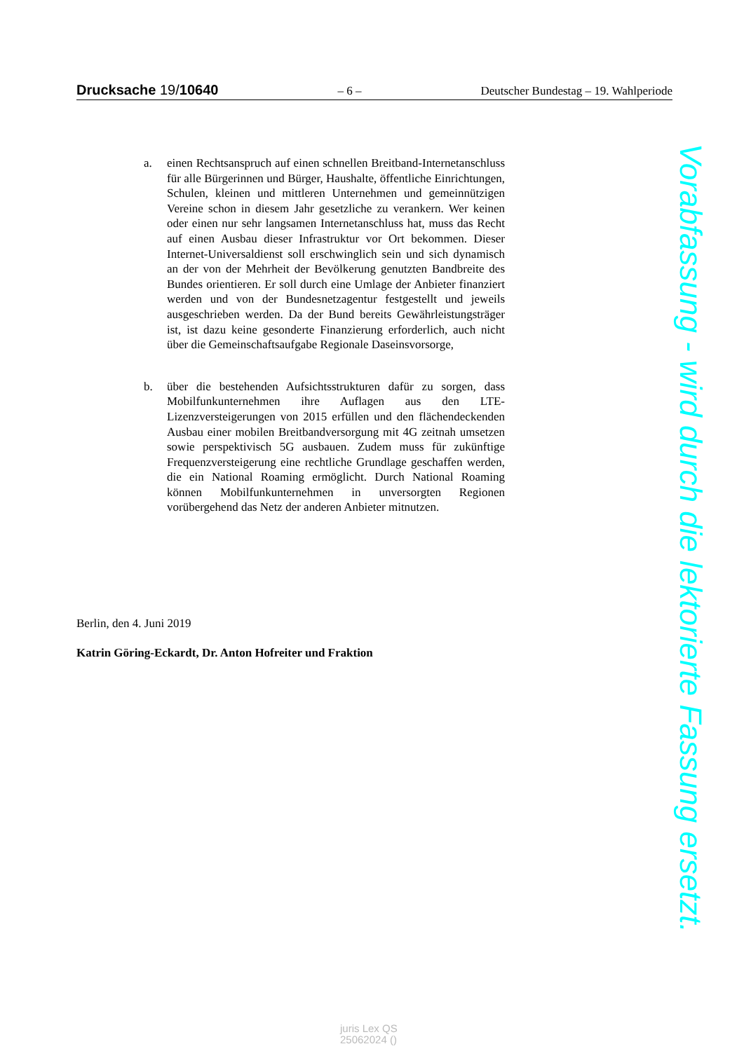Drucksache 19/10640 – 6 – Deutscher Bundestag – 19. Wahlperiode
a. einen Rechtsanspruch auf einen schnellen Breitband-Internetanschluss für alle Bürgerinnen und Bürger, Haushalte, öffentliche Einrichtungen, Schulen, kleinen und mittleren Unternehmen und gemeinnützigen Vereine schon in diesem Jahr gesetzliche zu verankern. Wer keinen oder einen nur sehr langsamen Internetanschluss hat, muss das Recht auf einen Ausbau dieser Infrastruktur vor Ort bekommen. Dieser Internet-Universaldienst soll erschwinglich sein und sich dynamisch an der von der Mehrheit der Bevölkerung genutzten Bandbreite des Bundes orientieren. Er soll durch eine Umlage der Anbieter finanziert werden und von der Bundesnetzagentur festgestellt und jeweils ausgeschrieben werden. Da der Bund bereits Gewährleistungsträger ist, ist dazu keine gesonderte Finanzierung erforderlich, auch nicht über die Gemeinschaftsaufgabe Regionale Daseinsvorsorge,
b. über die bestehenden Aufsichtsstrukturen dafür zu sorgen, dass Mobilfunkunternehmen ihre Auflagen aus den LTE-Lizenzversteigerungen von 2015 erfüllen und den flächendeckenden Ausbau einer mobilen Breitbandversorgung mit 4G zeitnah umsetzen sowie perspektivisch 5G ausbauen. Zudem muss für zukünftige Frequenzversteigerung eine rechtliche Grundlage geschaffen werden, die ein National Roaming ermöglicht. Durch National Roaming können Mobilfunkunternehmen in unversorgten Regionen vorübergehend das Netz der anderen Anbieter mitnutzen.
Berlin, den 4. Juni 2019
Katrin Göring-Eckardt, Dr. Anton Hofreiter und Fraktion
Vorabfassung - wird durch die lektorierte Fassung ersetzt.
juris Lex QS
25062024 ()